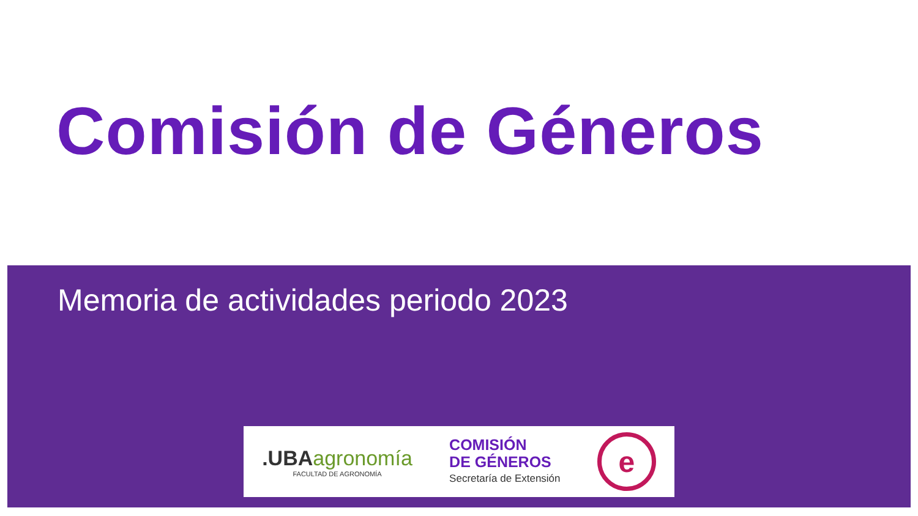Comisión de Géneros
Memoria de actividades periodo 2023
.UBA agronomía
FACULTAD DE AGRONOMÍA
COMISIÓN
DE GÉNEROS
Secretaría de Extensión
e